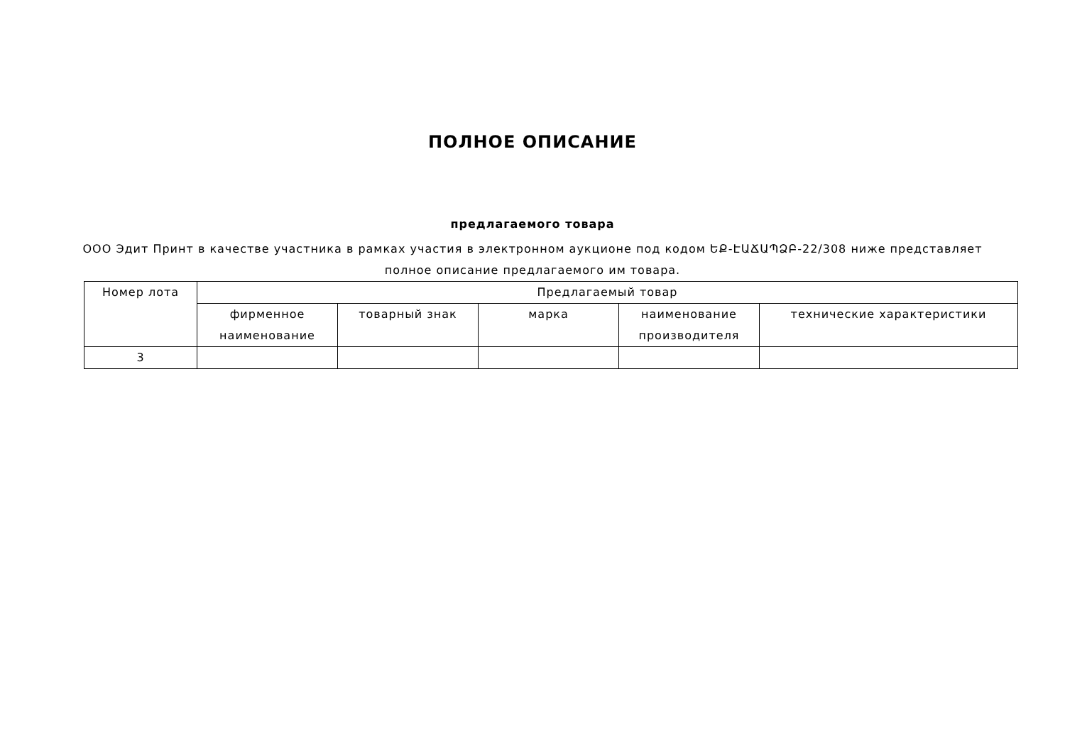ПОЛНОЕ ОПИСАНИЕ
предлагаемого товара
ООО Эдит Принт в качестве участника в рамках участия в электронном аукционе под кодом ԵՔ-ԷԱՃԱՊՁԲ-22/308 ниже представляет полное описание предлагаемого им товара.
| Номер лота | Предлагаемый товар | | | | |
| --- | --- | --- | --- | --- | --- |
| | фирменное наименование | товарный знак | марка | наименование производителя | технические характеристики |
| 3 | | | | | |